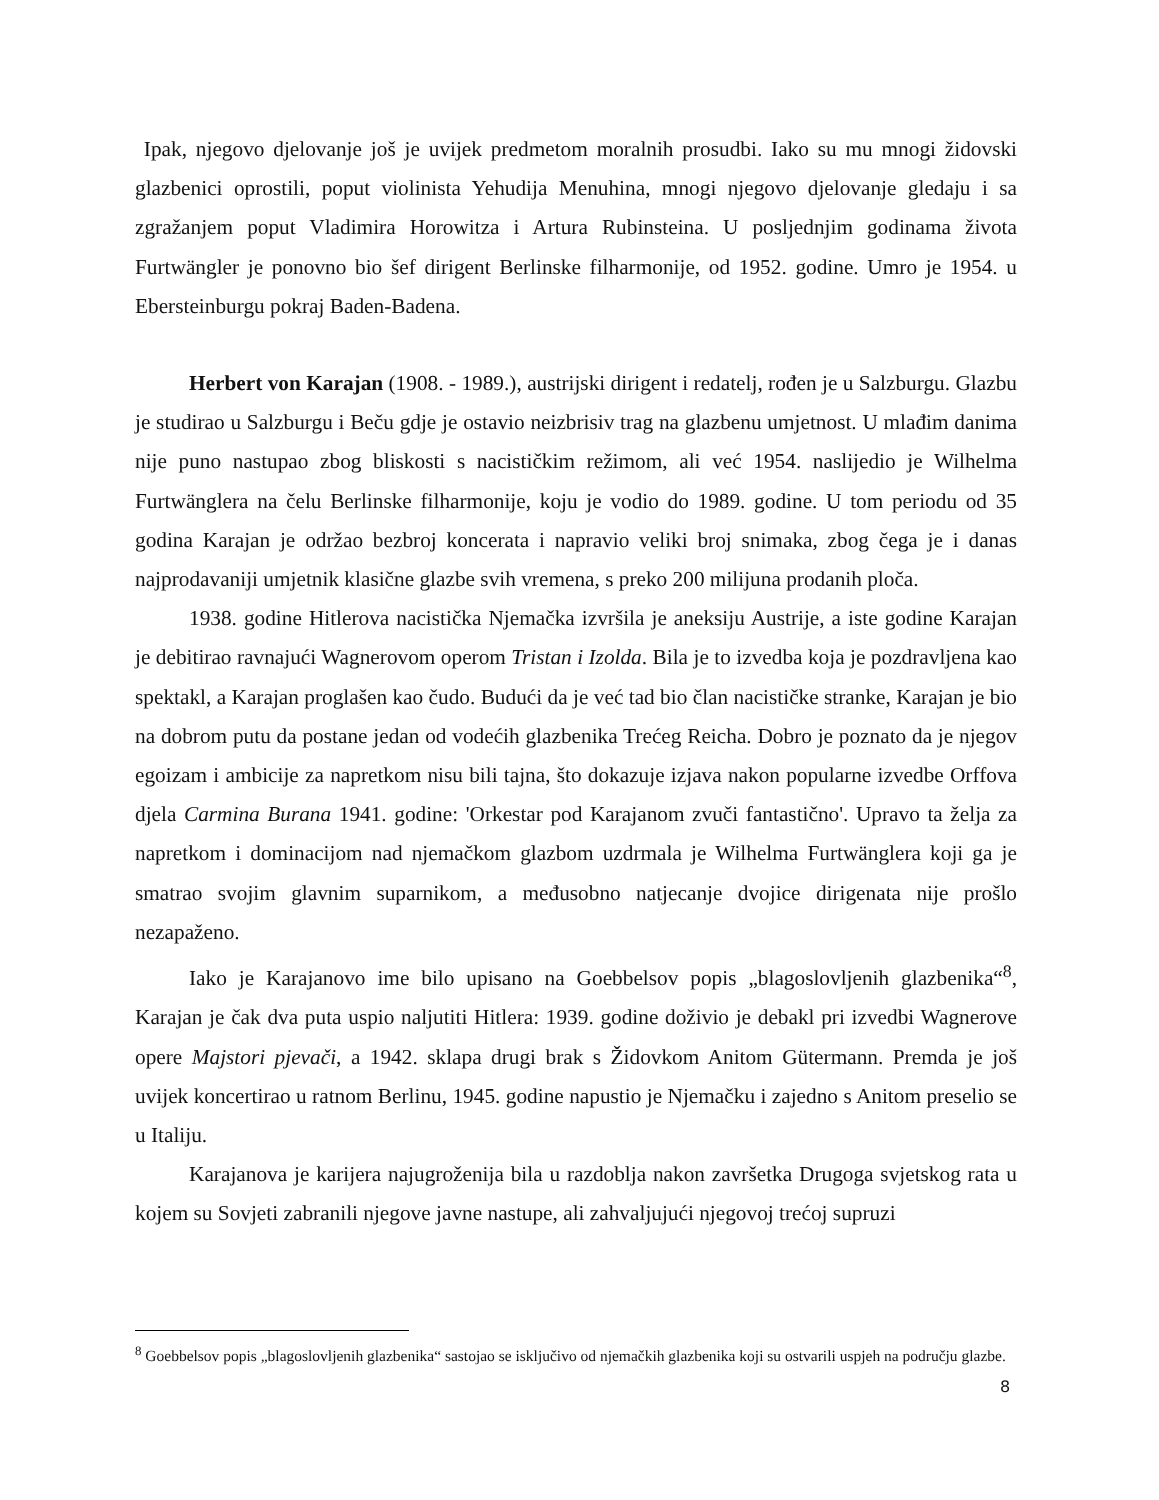Ipak, njegovo djelovanje još je uvijek predmetom moralnih prosudbi. Iako su mu mnogi židovski glazbenici oprostili, poput violinista Yehudija Menuhina, mnogi njegovo djelovanje gledaju i sa zgražanjem poput Vladimira Horowitza i Artura Rubinsteina. U posljednjim godinama života Furtwängler je ponovno bio šef dirigent Berlinske filharmonije, od 1952. godine. Umro je 1954. u Ebersteinburgu pokraj Baden-Badena.
Herbert von Karajan (1908. - 1989.), austrijski dirigent i redatelj, rođen je u Salzburgu. Glazbu je studirao u Salzburgu i Beču gdje je ostavio neizbrisiv trag na glazbenu umjetnost. U mlađim danima nije puno nastupao zbog bliskosti s nacističkim režimom, ali već 1954. naslijedio je Wilhelma Furtwänglera na čelu Berlinske filharmonije, koju je vodio do 1989. godine. U tom periodu od 35 godina Karajan je održao bezbroj koncerata i napravio veliki broj snimaka, zbog čega je i danas najprodavaniji umjetnik klasične glazbe svih vremena, s preko 200 milijuna prodanih ploča.
1938. godine Hitlerova nacistička Njemačka izvršila je aneksiju Austrije, a iste godine Karajan je debitirao ravnajući Wagnerovom operom Tristan i Izolda. Bila je to izvedba koja je pozdravljena kao spektakl, a Karajan proglašen kao čudo. Budući da je već tad bio član nacističke stranke, Karajan je bio na dobrom putu da postane jedan od vodećih glazbenika Trećeg Reicha. Dobro je poznato da je njegov egoizam i ambicije za napretkom nisu bili tajna, što dokazuje izjava nakon popularne izvedbe Orffova djela Carmina Burana 1941. godine: 'Orkestar pod Karajanom zvuči fantastično'. Upravo ta želja za napretkom i dominacijom nad njemačkom glazbom uzdrmala je Wilhelma Furtwänglera koji ga je smatrao svojim glavnim suparnikom, a međusobno natjecanje dvojice dirigenata nije prošlo nezapaženo.
Iako je Karajanovo ime bilo upisano na Goebbelsov popis „blagoslovljenih glazbenika“<sup>8</sup>, Karajan je čak dva puta uspio naljutiti Hitlera: 1939. godine doživio je debakl pri izvedbi Wagnerove opere Majstori pjevači, a 1942. sklapa drugi brak s Židovkom Anitom Gütermann. Premda je još uvijek koncertirao u ratnom Berlinu, 1945. godine napustio je Njemačku i zajedno s Anitom preselio se u Italiju.
Karajanova je karijera najugroženija bila u razdoblja nakon završetka Drugoga svjetskog rata u kojem su Sovjeti zabranili njegove javne nastupe, ali zahvaljujući njegovoj trećoj supruzi
<sup>8</sup> Goebbelsov popis „blagoslovljenih glazbenika“ sastojao se isključivo od njemačkih glazbenika koji su ostvarili uspjeh na području glazbe.
8